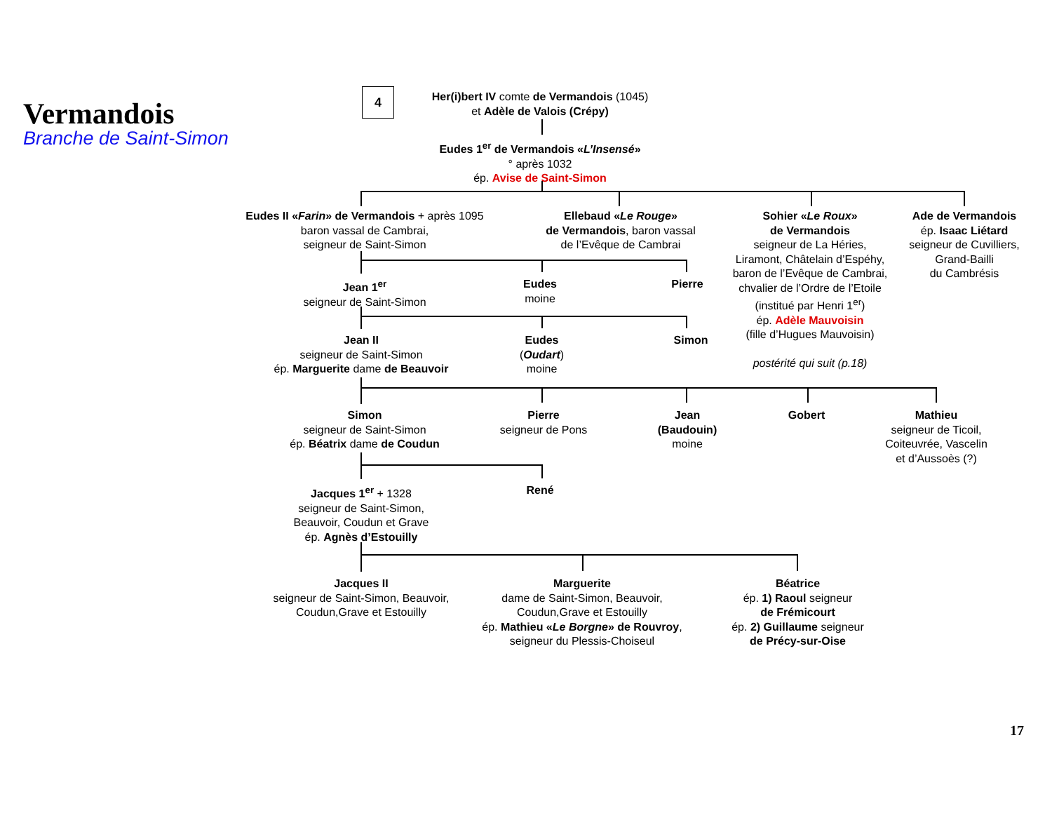Vermandois
Branche de Saint-Simon
4
Her(i)bert IV comte de Vermandois (1045)
et Adèle de Valois (Crépy)
Eudes 1<sup>er</sup> de Vermandois «L’Insensé»
° après 1032
ép. Avise de Saint-Simon
Eudes II «Farin» de Vermandois + après 1095
baron vassal de Cambrai,
seigneur de Saint-Simon
Ellebaud «Le Rouge»
de Vermandois, baron vassal
de l’Evêque de Cambrai
Sohier «Le Roux»
de Vermandois
seigneur de La Héries,
Liramont, Châtelain d’Espéhy,
baron de l’Evêque de Cambrai,
chvalier de l’Ordre de l’Etoile
(institué par Henri 1<sup>er</sup>)
ép. Adèle Mauvoisin
(fille d’Hugues Mauvoisin)
postérité qui suit (p.18)
Ade de Vermandois
ép. Isaac Liétard
seigneur de Cuvilliers,
Grand-Bailli
du Cambrésis
Jean 1<sup>er</sup>
seigneur de Saint-Simon
Eudes
moine
Pierre
Jean II
seigneur de Saint-Simon
ép. Marguerite dame de Beauvoir
Eudes
(Oudart)
moine
Simon
Simon
seigneur de Saint-Simon
ép. Béatrix dame de Coudun
Pierre
seigneur de Pons
Jean
(Baudouin)
moine
Gobert
Mathieu
seigneur de Ticoil,
Coiteuvrée, Vascelin
et d’Aussoès (?)
Jacques 1<sup>er</sup> + 1328
seigneur de Saint-Simon,
Beauvoir, Coudun et Grave
ép. Agnès d’Estouilly
René
Jacques II
seigneur de Saint-Simon, Beauvoir,
Coudun,Grave et Estouilly
Marguerite
dame de Saint-Simon, Beauvoir,
Coudun,Grave et Estouilly
ép. Mathieu «Le Borgne» de Rouvroy,
seigneur du Plessis-Choiseul
Béatrice
ép. 1) Raoul seigneur
de Frémicourt
ép. 2) Guillaume seigneur
de Précy-sur-Oise
17